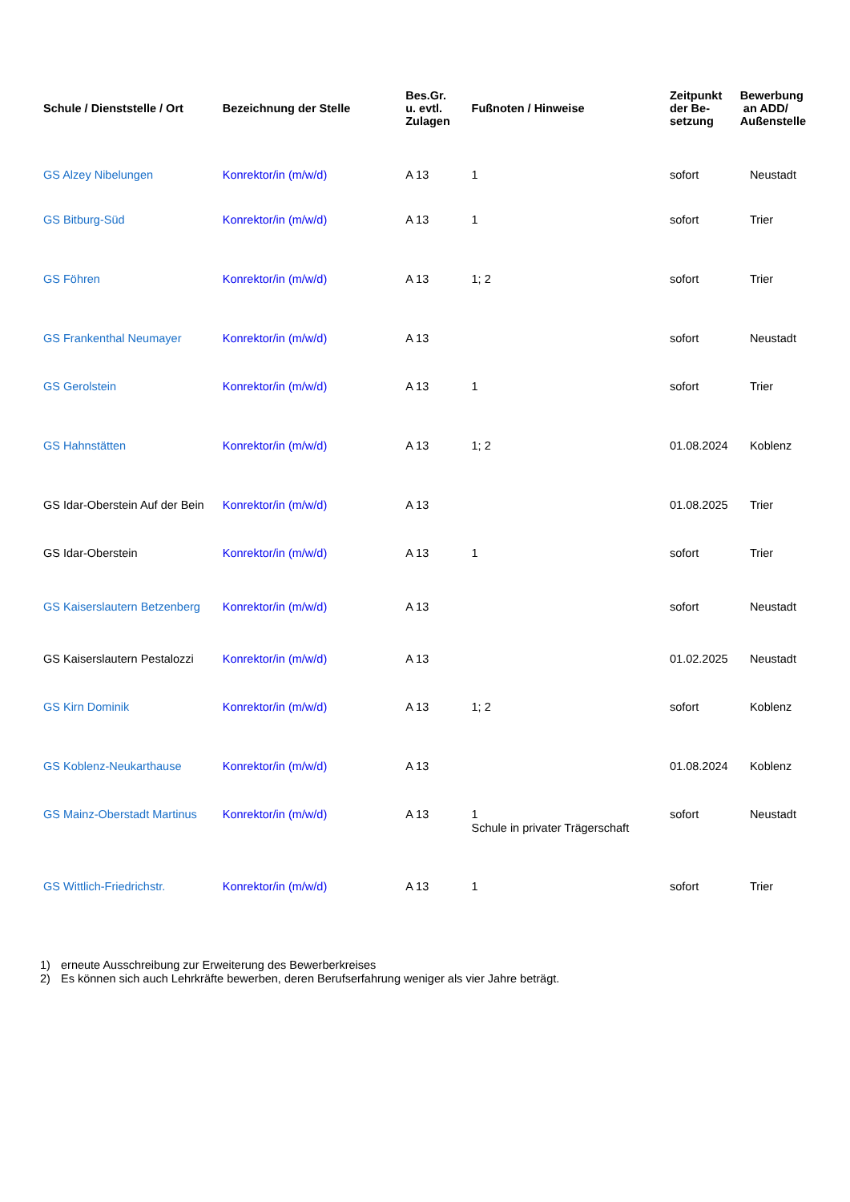| Schule / Dienststelle / Ort | Bezeichnung der Stelle | Bes.Gr. u. evtl. Zulagen | Fußnoten / Hinweise | Zeitpunkt der Be- setzung | Bewerbung an ADD/ Außenstelle |
| --- | --- | --- | --- | --- | --- |
| GS Alzey Nibelungen | Konrektor/in (m/w/d) | A 13 | 1 | sofort | Neustadt |
| GS Bitburg-Süd | Konrektor/in (m/w/d) | A 13 | 1 | sofort | Trier |
| GS Föhren | Konrektor/in (m/w/d) | A 13 | 1; 2 | sofort | Trier |
| GS Frankenthal Neumayer | Konrektor/in (m/w/d) | A 13 | | sofort | Neustadt |
| GS Gerolstein | Konrektor/in (m/w/d) | A 13 | 1 | sofort | Trier |
| GS Hahnstätten | Konrektor/in (m/w/d) | A 13 | 1; 2 | 01.08.2024 | Koblenz |
| GS Idar-Oberstein Auf der Bein | Konrektor/in (m/w/d) | A 13 | | 01.08.2025 | Trier |
| GS Idar-Oberstein | Konrektor/in (m/w/d) | A 13 | 1 | sofort | Trier |
| GS Kaiserslautern Betzenberg | Konrektor/in (m/w/d) | A 13 | | sofort | Neustadt |
| GS Kaiserslautern Pestalozzi | Konrektor/in (m/w/d) | A 13 | | 01.02.2025 | Neustadt |
| GS Kirn Dominik | Konrektor/in (m/w/d) | A 13 | 1; 2 | sofort | Koblenz |
| GS Koblenz-Neukarthause | Konrektor/in (m/w/d) | A 13 | | 01.08.2024 | Koblenz |
| GS Mainz-Oberstadt Martinus | Konrektor/in (m/w/d) | A 13 | 1 Schule in privater Trägerschaft | sofort | Neustadt |
| GS Wittlich-Friedrichstr. | Konrektor/in (m/w/d) | A 13 | 1 | sofort | Trier |
1) erneute Ausschreibung zur Erweiterung des Bewerberkreises
2) Es können sich auch Lehrkräfte bewerben, deren Berufserfahrung weniger als vier Jahre beträgt.